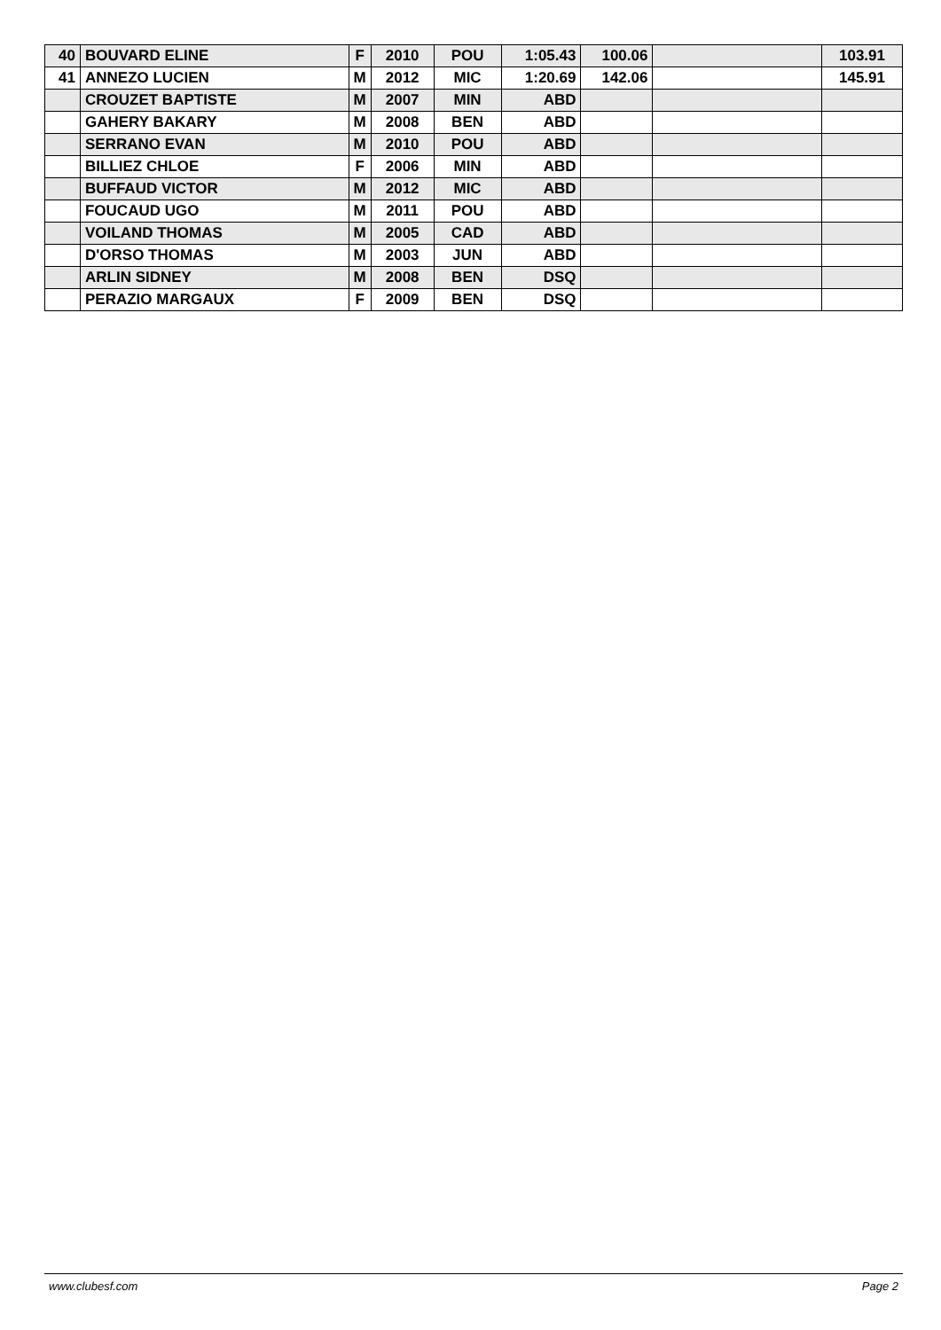| 40 | BOUVARD ELINE | F | 2010 | POU | 1:05.43 | 100.06 | | 103.91 |
| 41 | ANNEZO LUCIEN | M | 2012 | MIC | 1:20.69 | 142.06 | | 145.91 |
| | CROUZET BAPTISTE | M | 2007 | MIN | ABD | | | |
| | GAHERY BAKARY | M | 2008 | BEN | ABD | | | |
| | SERRANO EVAN | M | 2010 | POU | ABD | | | |
| | BILLIEZ CHLOE | F | 2006 | MIN | ABD | | | |
| | BUFFAUD VICTOR | M | 2012 | MIC | ABD | | | |
| | FOUCAUD UGO | M | 2011 | POU | ABD | | | |
| | VOILAND THOMAS | M | 2005 | CAD | ABD | | | |
| | D'ORSO THOMAS | M | 2003 | JUN | ABD | | | |
| | ARLIN SIDNEY | M | 2008 | BEN | DSQ | | | |
| | PERAZIO MARGAUX | F | 2009 | BEN | DSQ | | | |
www.clubesf.com Page 2